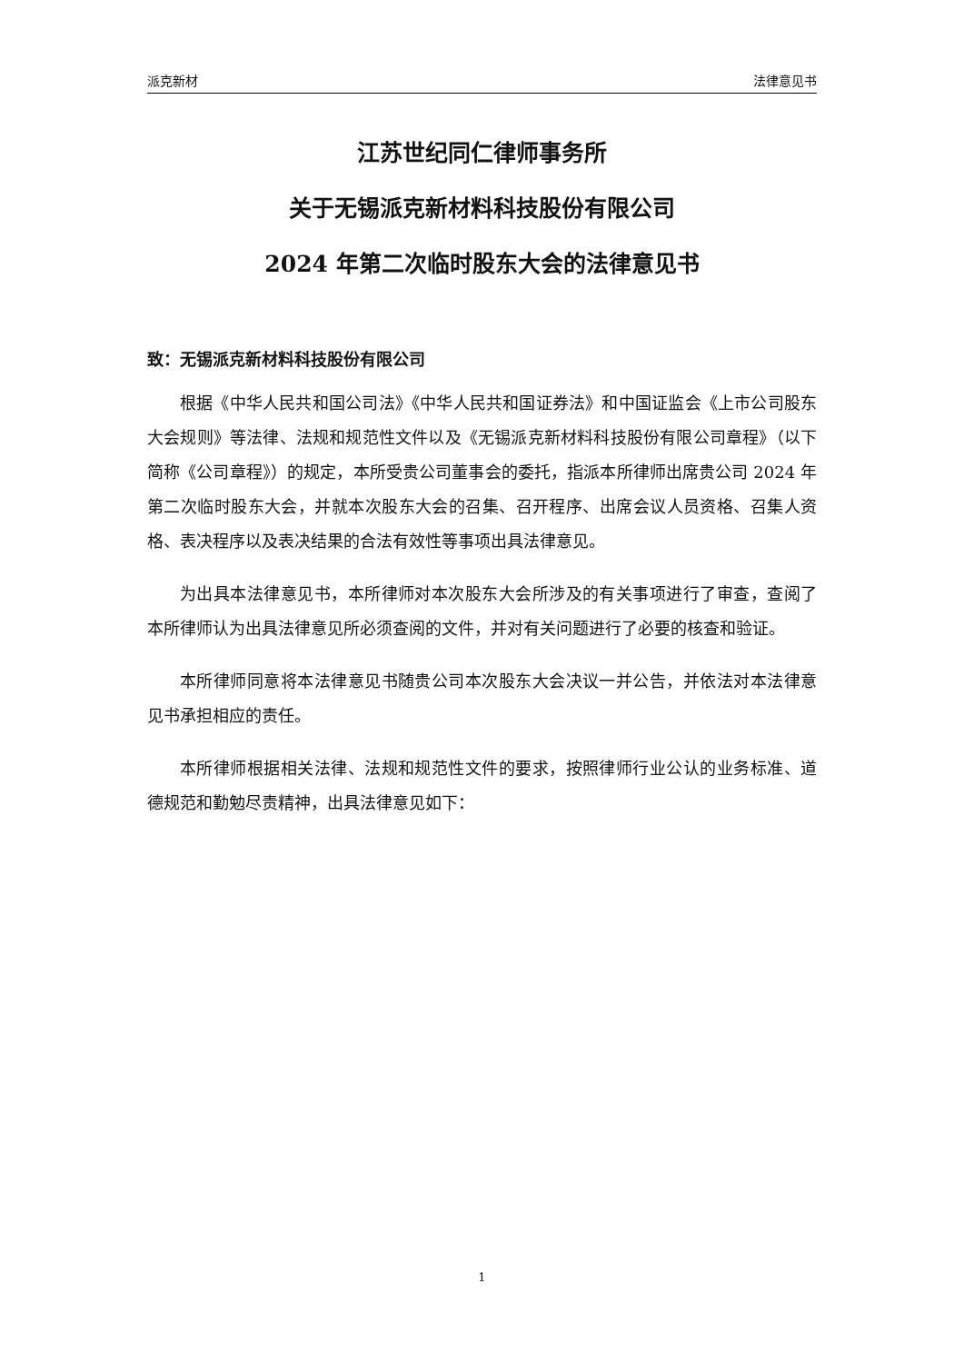派克新材 法律意见书
江苏世纪同仁律师事务所
关于无锡派克新材料科技股份有限公司
2024 年第二次临时股东大会的法律意见书
致：无锡派克新材料科技股份有限公司
根据《中华人民共和国公司法》《中华人民共和国证券法》和中国证监会《上市公司股东大会规则》等法律、法规和规范性文件以及《无锡派克新材料科技股份有限公司章程》（以下简称《公司章程》）的规定，本所受贵公司董事会的委托，指派本所律师出席贵公司 2024 年第二次临时股东大会，并就本次股东大会的召集、召开程序、出席会议人员资格、召集人资格、表决程序以及表决结果的合法有效性等事项出具法律意见。
为出具本法律意见书，本所律师对本次股东大会所涉及的有关事项进行了审查，查阅了本所律师认为出具法律意见所必须查阅的文件，并对有关问题进行了必要的核查和验证。
本所律师同意将本法律意见书随贵公司本次股东大会决议一并公告，并依法对本法律意见书承担相应的责任。
本所律师根据相关法律、法规和规范性文件的要求，按照律师行业公认的业务标准、道德规范和勤勉尽责精神，出具法律意见如下：
1